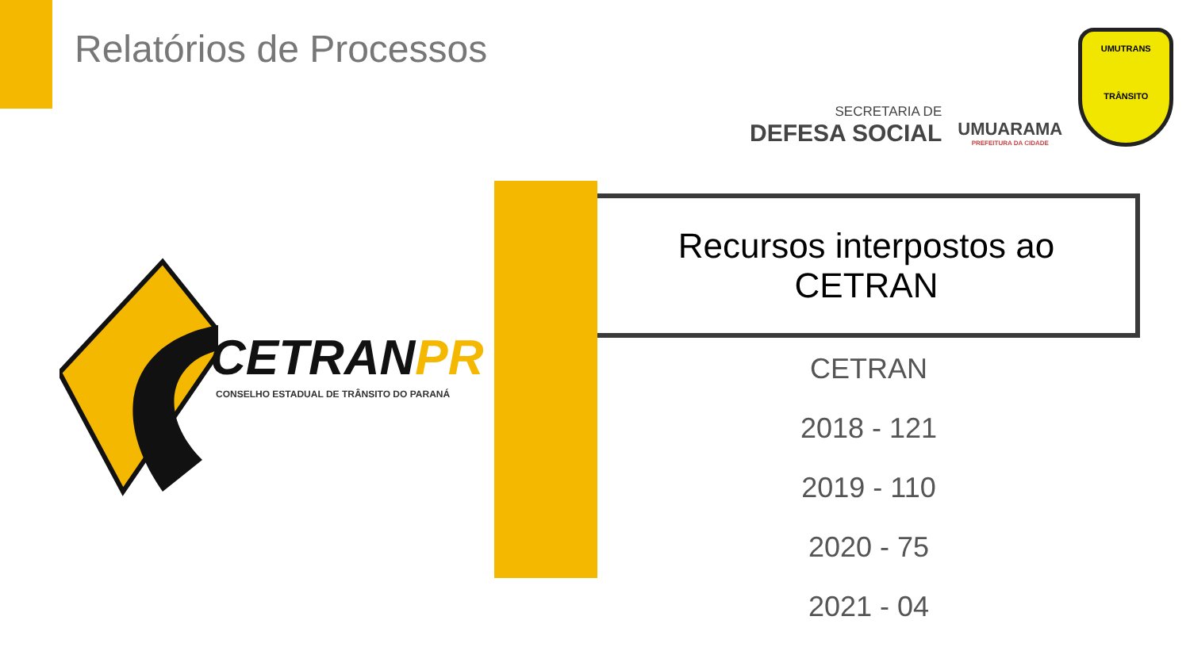Relatórios de Processos
SECRETARIA DE
DEFESA SOCIAL
UMUARAMA
PREFEITURA DA CIDADE
UMUTRANS
TRÂNSITO
CETRANPR
CONSELHO ESTADUAL DE TRÂNSITO DO PARANÁ
Recursos interpostos ao
CETRAN
CETRAN
2018 - 121
2019 - 110
2020 - 75
2021 - 04